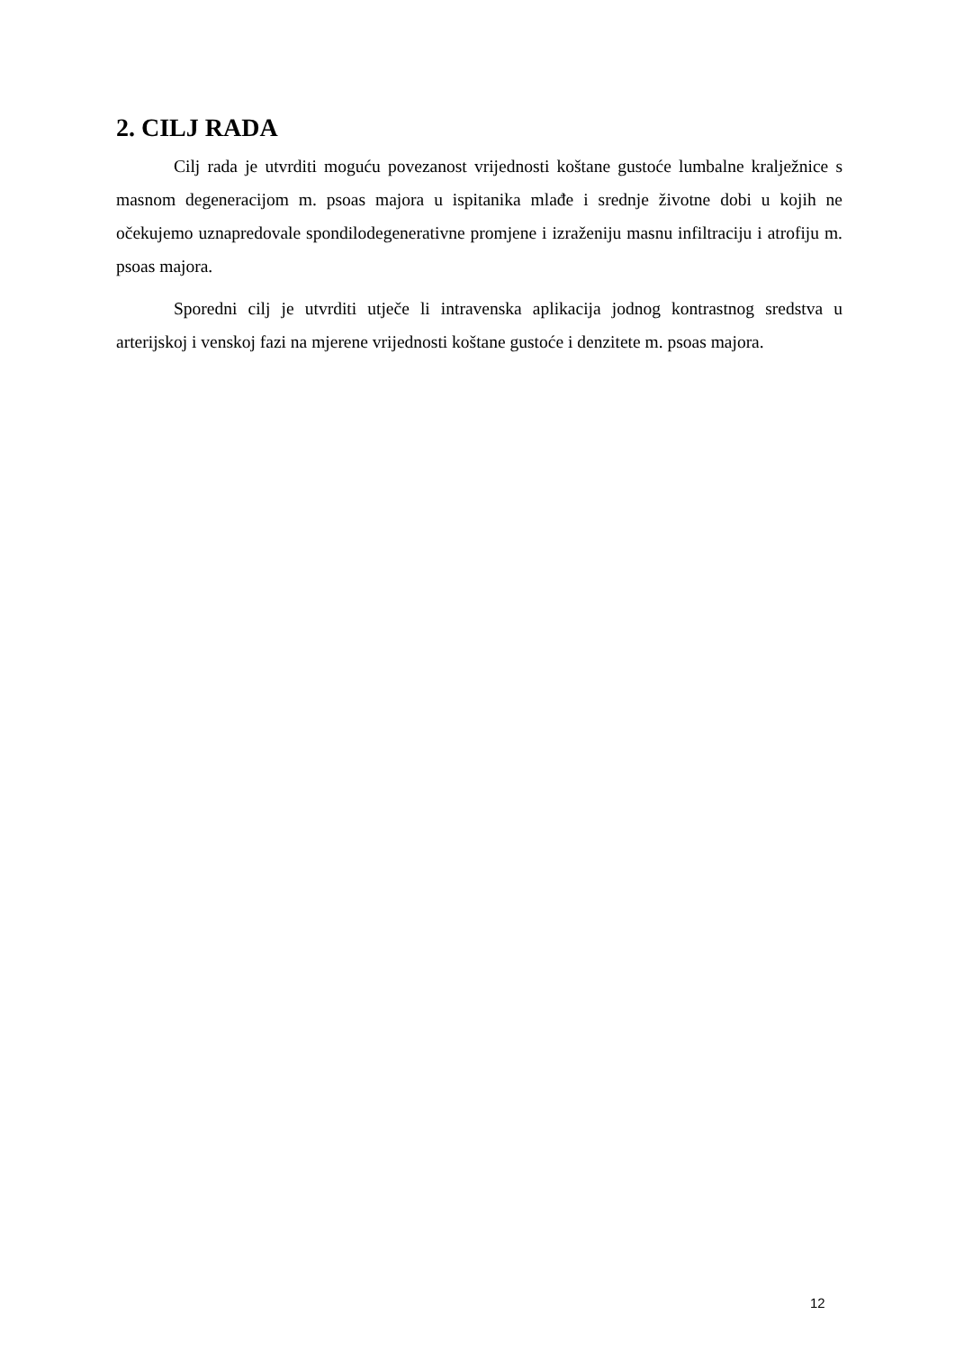2. CILJ RADA
Cilj rada je utvrditi moguću povezanost vrijednosti koštane gustoće lumbalne kralježnice s masnom degeneracijom m. psoas majora u ispitanika mlađe i srednje životne dobi u kojih ne očekujemo uznapredovale spondilodegenerativne promjene i izraženiju masnu infiltraciju i atrofiju m. psoas majora.
Sporedni cilj je utvrditi utječe li intravenska aplikacija jodnog kontrastnog sredstva u arterijskoj i venskoj fazi na mjerene vrijednosti koštane gustoće i denzitete m. psoas majora.
12